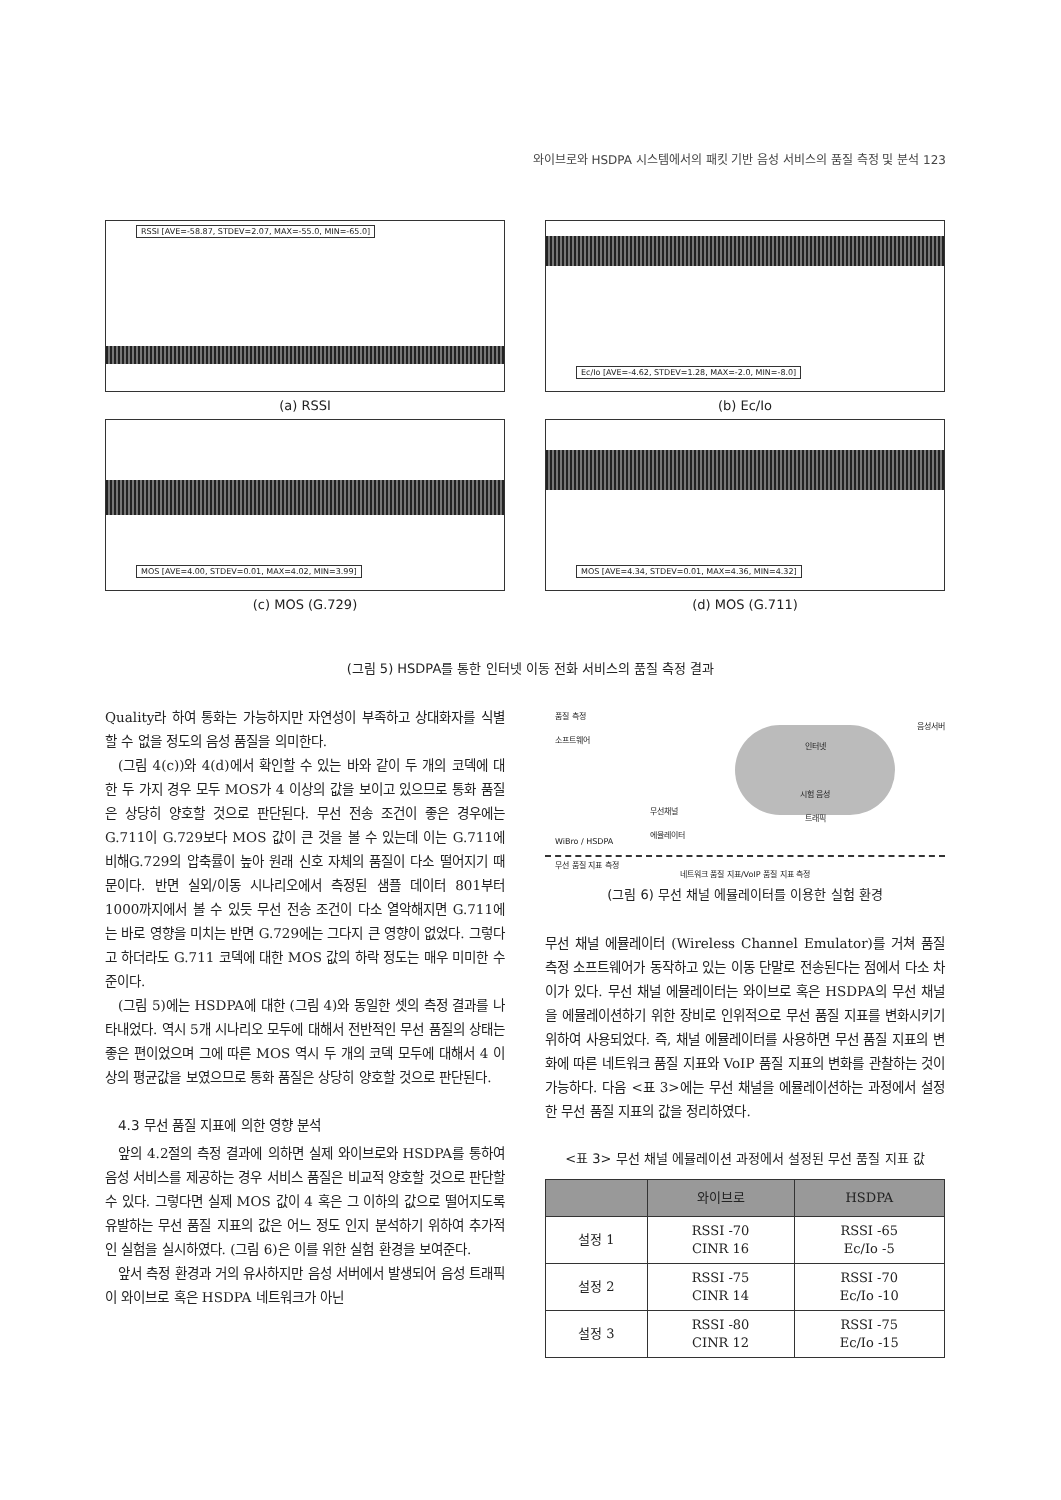와이브로와 HSDPA 시스템에서의 패킷 기반 음성 서비스의 품질 측정 및 분석 123
RSSI [AVE=-58.87, STDEV=2.07, MAX=-55.0, MIN=-65.0]
(a) RSSI
Ec/Io [AVE=-4.62, STDEV=1.28, MAX=-2.0, MIN=-8.0]
(b) Ec/Io
MOS [AVE=4.00, STDEV=0.01, MAX=4.02, MIN=3.99]
(c) MOS (G.729)
MOS [AVE=4.34, STDEV=0.01, MAX=4.36, MIN=4.32]
(d) MOS (G.711)
(그림 5) HSDPA를 통한 인터넷 이동 전화 서비스의 품질 측정 결과
Quality라 하여 통화는 가능하지만 자연성이 부족하고 상대화자를 식별할 수 없을 정도의 음성 품질을 의미한다.
(그림 4(c))와 4(d)에서 확인할 수 있는 바와 같이 두 개의 코덱에 대한 두 가지 경우 모두 MOS가 4 이상의 값을 보이고 있으므로 통화 품질은 상당히 양호할 것으로 판단된다. 무선 전송 조건이 좋은 경우에는 G.711이 G.729보다 MOS 값이 큰 것을 볼 수 있는데 이는 G.711에 비해G.729의 압축률이 높아 원래 신호 자체의 품질이 다소 떨어지기 때문이다. 반면 실외/이동 시나리오에서 측정된 샘플 데이터 801부터 1000까지에서 볼 수 있듯 무선 전송 조건이 다소 열악해지면 G.711에는 바로 영향을 미치는 반면 G.729에는 그다지 큰 영향이 없었다. 그렇다고 하더라도 G.711 코덱에 대한 MOS 값의 하락 정도는 매우 미미한 수준이다.
(그림 5)에는 HSDPA에 대한 (그림 4)와 동일한 셋의 측정 결과를 나타내었다. 역시 5개 시나리오 모두에 대해서 전반적인 무선 품질의 상태는 좋은 편이었으며 그에 따른 MOS 역시 두 개의 코덱 모두에 대해서 4 이상의 평균값을 보였으므로 통화 품질은 상당히 양호할 것으로 판단된다.
4.3 무선 품질 지표에 의한 영향 분석
앞의 4.2절의 측정 결과에 의하면 실제 와이브로와 HSDPA를 통하여 음성 서비스를 제공하는 경우 서비스 품질은 비교적 양호할 것으로 판단할 수 있다. 그렇다면 실제 MOS 값이 4 혹은 그 이하의 값으로 떨어지도록 유발하는 무선 품질 지표의 값은 어느 정도 인지 분석하기 위하여 추가적인 실험을 실시하였다. (그림 6)은 이를 위한 실험 환경을 보여준다.
앞서 측정 환경과 거의 유사하지만 음성 서버에서 발생되어 음성 트래픽이 와이브로 혹은 HSDPA 네트워크가 아닌
품질 측정
소프트웨어
인터넷
시험 음성
트래픽
음성서버
무선채널
에뮬레이터
WiBro / HSDPA
무선 품질 지표 측정
네트워크 품질 지표/VoIP 품질 지표 측정
(그림 6) 무선 채널 에뮬레이터를 이용한 실험 환경
무선 채널 에뮬레이터 (Wireless Channel Emulator)를 거쳐 품질 측정 소프트웨어가 동작하고 있는 이동 단말로 전송된다는 점에서 다소 차이가 있다. 무선 채널 에뮬레이터는 와이브로 혹은 HSDPA의 무선 채널을 에뮬레이션하기 위한 장비로 인위적으로 무선 품질 지표를 변화시키기 위하여 사용되었다. 즉, 채널 에뮬레이터를 사용하면 무선 품질 지표의 변화에 따른 네트워크 품질 지표와 VoIP 품질 지표의 변화를 관찰하는 것이 가능하다. 다음 <표 3>에는 무선 채널을 에뮬레이션하는 과정에서 설정한 무선 품질 지표의 값을 정리하였다.
<표 3> 무선 채널 에뮬레이션 과정에서 설정된 무선 품질 지표 값
| | 와이브로 | HSDPA |
| --- | --- | --- |
| 설정 1 | RSSI -70 CINR 16 | RSSI -65 Ec/Io -5 |
| 설정 2 | RSSI -75 CINR 14 | RSSI -70 Ec/Io -10 |
| 설정 3 | RSSI -80 CINR 12 | RSSI -75 Ec/Io -15 |